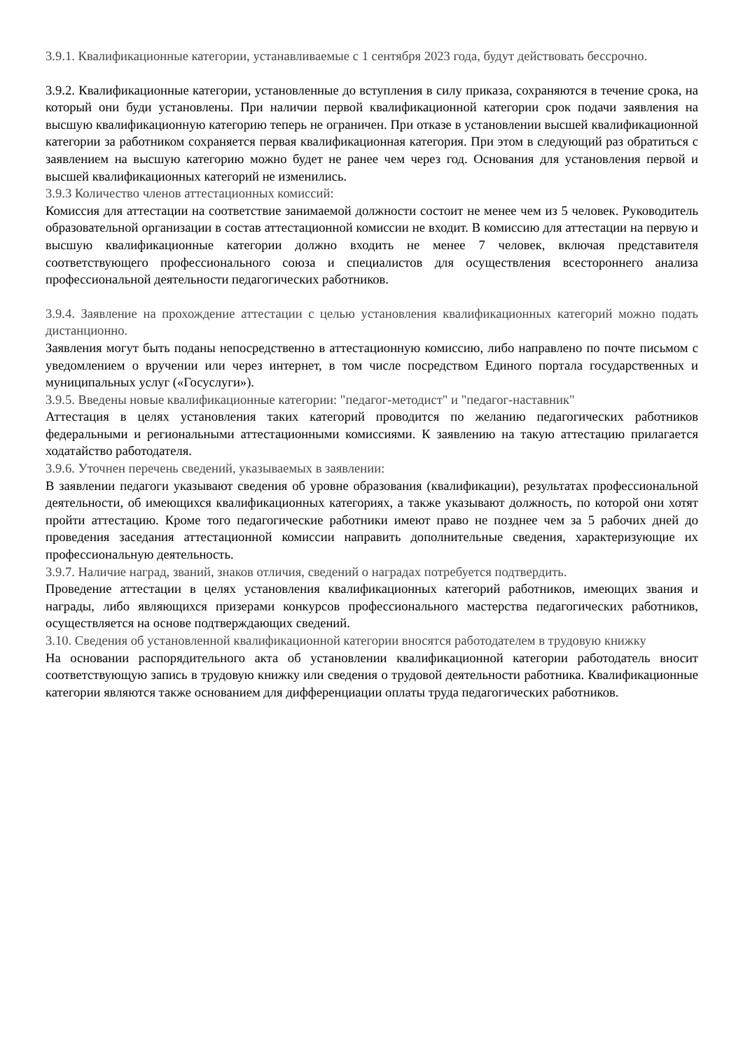3.9.1. Квалификационные категории, устанавливаемые с 1 сентября 2023 года, будут действовать бессрочно.
3.9.2. Квалификационные категории, установленные до вступления в силу приказа, сохраняются в течение срока, на который они буди установлены. При наличии первой квалификационной категории срок подачи заявления на высшую квалификационную категорию теперь не ограничен. При отказе в установлении высшей квалификационной категории за работником сохраняется первая квалификационная категория. При этом в следующий раз обратиться с заявлением на высшую категорию можно будет не ранее чем через год. Основания для установления первой и высшей квалификационных категорий не изменились.
3.9.3 Количество членов аттестационных комиссий:
Комиссия для аттестации на соответствие занимаемой должности состоит не менее чем из 5 человек. Руководитель образовательной организации в состав аттестационной комиссии не входит. В комиссию для аттестации на первую и высшую квалификационные категории должно входить не менее 7 человек, включая представителя соответствующего профессионального союза и специалистов для осуществления всестороннего анализа профессиональной деятельности педагогических работников.
3.9.4. Заявление на прохождение аттестации с целью установления квалификационных категорий можно подать дистанционно.
Заявления могут быть поданы непосредственно в аттестационную комиссию, либо направлено по почте письмом с уведомлением о вручении или через интернет, в том числе посредством Единого портала государственных и муниципальных услуг («Госуслуги»).
3.9.5. Введены новые квалификационные категории: "педагог-методист" и "педагог-наставник"
Аттестация в целях установления таких категорий проводится по желанию педагогических работников федеральными и региональными аттестационными комиссиями. К заявлению на такую аттестацию прилагается ходатайство работодателя.
3.9.6. Уточнен перечень сведений, указываемых в заявлении:
В заявлении педагоги указывают сведения об уровне образования (квалификации), результатах профессиональной деятельности, об имеющихся квалификационных категориях, а также указывают должность, по которой они хотят пройти аттестацию. Кроме того педагогические работники имеют право не позднее чем за 5 рабочих дней до проведения заседания аттестационной комиссии направить дополнительные сведения, характеризующие их профессиональную деятельность.
3.9.7. Наличие наград, званий, знаков отличия, сведений о наградах потребуется подтвердить.
Проведение аттестации в целях установления квалификационных категорий работников, имеющих звания и награды, либо являющихся призерами конкурсов профессионального мастерства педагогических работников, осуществляется на основе подтверждающих сведений.
3.10. Сведения об установленной квалификационной категории вносятся работодателем в трудовую книжку
На основании распорядительного акта об установлении квалификационной категории работодатель вносит соответствующую запись в трудовую книжку или сведения о трудовой деятельности работника. Квалификационные категории являются также основанием для дифференциации оплаты труда педагогических работников.